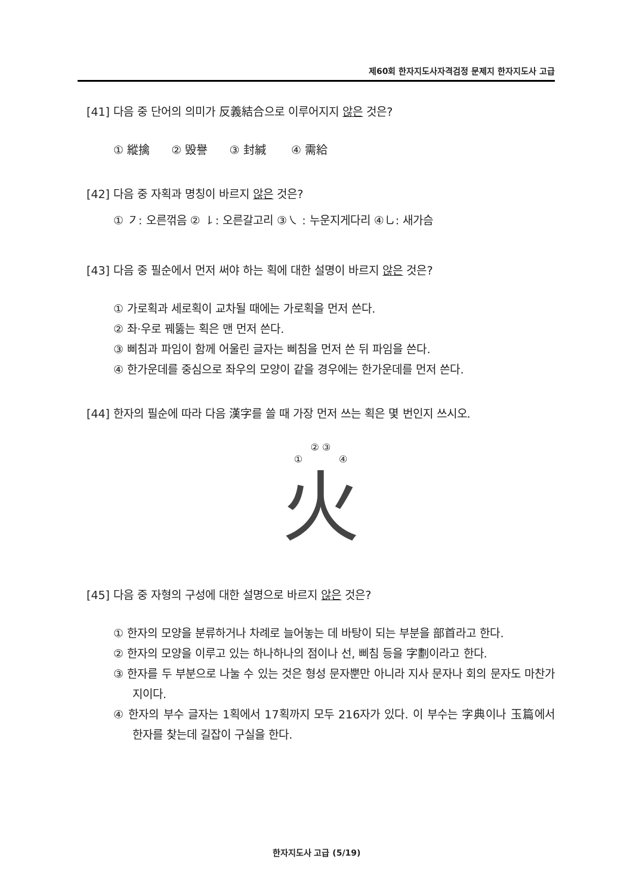제60회 한자지도사자격검정 문제지 한자지도사 고급
[41] 다음 중 단어의 의미가 反義結合으로 이루어지지 않은 것은?
① 縱擒 ② 毁譽 ③ 封緘 ④ 需給
[42] 다음 중 자획과 명칭이 바르지 않은 것은?
① ㇇: 오른꺾음 ② ㇙: 오른갈고리 ③㇏ : 누운지게다리 ④㇟: 새가슴
[43] 다음 중 필순에서 먼저 써야 하는 획에 대한 설명이 바르지 않은 것은?
① 가로획과 세로획이 교차될 때에는 가로획을 먼저 쓴다.
② 좌·우로 꿰뚫는 획은 맨 먼저 쓴다.
③ 삐침과 파임이 함께 어울린 글자는 삐침을 먼저 쓴 뒤 파임을 쓴다.
④ 한가운데를 중심으로 좌우의 모양이 같을 경우에는 한가운데를 먼저 쓴다.
[44] 한자의 필순에 따라 다음 漢字를 쓸 때 가장 먼저 쓰는 획은 몇 번인지 쓰시오.
② ③
① ④
火
[45] 다음 중 자형의 구성에 대한 설명으로 바르지 않은 것은?
① 한자의 모양을 분류하거나 차례로 늘어놓는 데 바탕이 되는 부분을 部首라고 한다.
② 한자의 모양을 이루고 있는 하나하나의 점이나 선, 삐침 등을 字劃이라고 한다.
③ 한자를 두 부분으로 나눌 수 있는 것은 형성 문자뿐만 아니라 지사 문자나 회의 문자도 마찬가지이다.
④ 한자의 부수 글자는 1획에서 17획까지 모두 216자가 있다. 이 부수는 字典이나 玉篇에서 한자를 찾는데 길잡이 구실을 한다.
한자지도사 고급 (5/19)